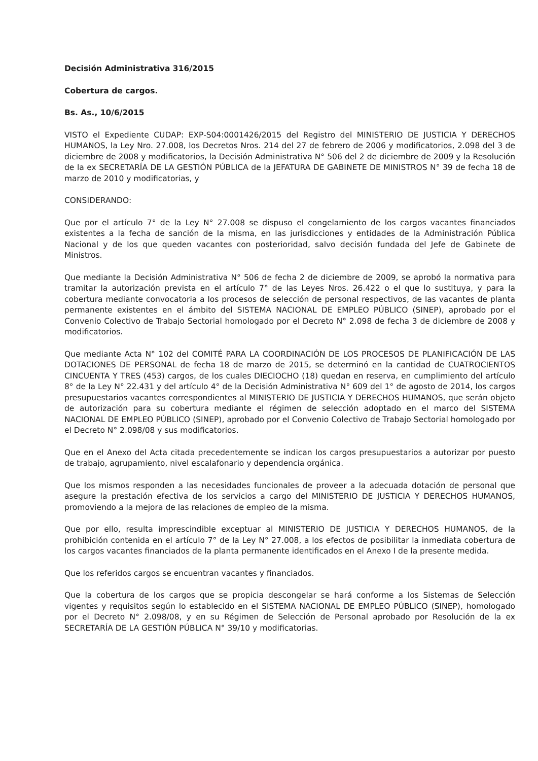Decisión Administrativa 316/2015
Cobertura de cargos.
Bs. As., 10/6/2015
VISTO el Expediente CUDAP: EXP-S04:0001426/2015 del Registro del MINISTERIO DE JUSTICIA Y DERECHOS HUMANOS, la Ley Nro. 27.008, los Decretos Nros. 214 del 27 de febrero de 2006 y modificatorios, 2.098 del 3 de diciembre de 2008 y modificatorios, la Decisión Administrativa N° 506 del 2 de diciembre de 2009 y la Resolución de la ex SECRETARÍA DE LA GESTIÓN PÚBLICA de la JEFATURA DE GABINETE DE MINISTROS N° 39 de fecha 18 de marzo de 2010 y modificatorias, y
CONSIDERANDO:
Que por el artículo 7° de la Ley N° 27.008 se dispuso el congelamiento de los cargos vacantes financiados existentes a la fecha de sanción de la misma, en las jurisdicciones y entidades de la Administración Pública Nacional y de los que queden vacantes con posterioridad, salvo decisión fundada del Jefe de Gabinete de Ministros.
Que mediante la Decisión Administrativa N° 506 de fecha 2 de diciembre de 2009, se aprobó la normativa para tramitar la autorización prevista en el artículo 7° de las Leyes Nros. 26.422 o el que lo sustituya, y para la cobertura mediante convocatoria a los procesos de selección de personal respectivos, de las vacantes de planta permanente existentes en el ámbito del SISTEMA NACIONAL DE EMPLEO PÚBLICO (SINEP), aprobado por el Convenio Colectivo de Trabajo Sectorial homologado por el Decreto N° 2.098 de fecha 3 de diciembre de 2008 y modificatorios.
Que mediante Acta N° 102 del COMITÉ PARA LA COORDINACIÓN DE LOS PROCESOS DE PLANIFICACIÓN DE LAS DOTACIONES DE PERSONAL de fecha 18 de marzo de 2015, se determinó en la cantidad de CUATROCIENTOS CINCUENTA Y TRES (453) cargos, de los cuales DIECIOCHO (18) quedan en reserva, en cumplimiento del artículo 8° de la Ley N° 22.431 y del artículo 4° de la Decisión Administrativa N° 609 del 1° de agosto de 2014, los cargos presupuestarios vacantes correspondientes al MINISTERIO DE JUSTICIA Y DERECHOS HUMANOS, que serán objeto de autorización para su cobertura mediante el régimen de selección adoptado en el marco del SISTEMA NACIONAL DE EMPLEO PÚBLICO (SINEP), aprobado por el Convenio Colectivo de Trabajo Sectorial homologado por el Decreto N° 2.098/08 y sus modificatorios.
Que en el Anexo del Acta citada precedentemente se indican los cargos presupuestarios a autorizar por puesto de trabajo, agrupamiento, nivel escalafonario y dependencia orgánica.
Que los mismos responden a las necesidades funcionales de proveer a la adecuada dotación de personal que asegure la prestación efectiva de los servicios a cargo del MINISTERIO DE JUSTICIA Y DERECHOS HUMANOS, promoviendo a la mejora de las relaciones de empleo de la misma.
Que por ello, resulta imprescindible exceptuar al MINISTERIO DE JUSTICIA Y DERECHOS HUMANOS, de la prohibición contenida en el artículo 7° de la Ley N° 27.008, a los efectos de posibilitar la inmediata cobertura de los cargos vacantes financiados de la planta permanente identificados en el Anexo I de la presente medida.
Que los referidos cargos se encuentran vacantes y financiados.
Que la cobertura de los cargos que se propicia descongelar se hará conforme a los Sistemas de Selección vigentes y requisitos según lo establecido en el SISTEMA NACIONAL DE EMPLEO PÚBLICO (SINEP), homologado por el Decreto N° 2.098/08, y en su Régimen de Selección de Personal aprobado por Resolución de la ex SECRETARÍA DE LA GESTIÓN PÚBLICA N° 39/10 y modificatorias.